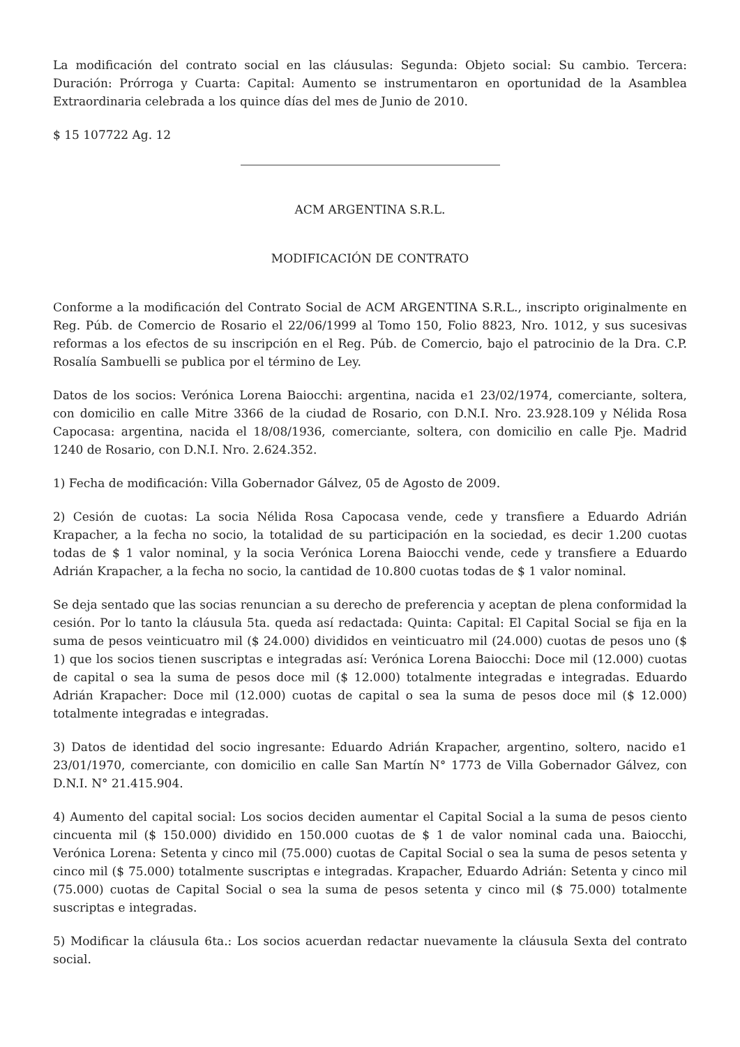La modificación del contrato social en las cláusulas: Segunda: Objeto social: Su cambio. Tercera: Duración: Prórroga y Cuarta: Capital: Aumento se instrumentaron en oportunidad de la Asamblea Extraordinaria celebrada a los quince días del mes de Junio de 2010.
$ 15 107722 Ag. 12
ACM ARGENTINA S.R.L.
MODIFICACIÓN DE CONTRATO
Conforme a la modificación del Contrato Social de ACM ARGENTINA S.R.L., inscripto originalmente en Reg. Púb. de Comercio de Rosario el 22/06/1999 al Tomo 150, Folio 8823, Nro. 1012, y sus sucesivas reformas a los efectos de su inscripción en el Reg. Púb. de Comercio, bajo el patrocinio de la Dra. C.P. Rosalía Sambuelli se publica por el término de Ley.
Datos de los socios: Verónica Lorena Baiocchi: argentina, nacida e1 23/02/1974, comerciante, soltera, con domicilio en calle Mitre 3366 de la ciudad de Rosario, con D.N.I. Nro. 23.928.109 y Nélida Rosa Capocasa: argentina, nacida el 18/08/1936, comerciante, soltera, con domicilio en calle Pje. Madrid 1240 de Rosario, con D.N.I. Nro. 2.624.352.
1) Fecha de modificación: Villa Gobernador Gálvez, 05 de Agosto de 2009.
2) Cesión de cuotas: La socia Nélida Rosa Capocasa vende, cede y transfiere a Eduardo Adrián Krapacher, a la fecha no socio, la totalidad de su participación en la sociedad, es decir 1.200 cuotas todas de $ 1 valor nominal, y la socia Verónica Lorena Baiocchi vende, cede y transfiere a Eduardo Adrián Krapacher, a la fecha no socio, la cantidad de 10.800 cuotas todas de $ 1 valor nominal.
Se deja sentado que las socias renuncian a su derecho de preferencia y aceptan de plena conformidad la cesión. Por lo tanto la cláusula 5ta. queda así redactada: Quinta: Capital: El Capital Social se fija en la suma de pesos veinticuatro mil ($ 24.000) divididos en veinticuatro mil (24.000) cuotas de pesos uno ($ 1) que los socios tienen suscriptas e integradas así: Verónica Lorena Baiocchi: Doce mil (12.000) cuotas de capital o sea la suma de pesos doce mil ($ 12.000) totalmente integradas e integradas. Eduardo Adrián Krapacher: Doce mil (12.000) cuotas de capital o sea la suma de pesos doce mil ($ 12.000) totalmente integradas e integradas.
3) Datos de identidad del socio ingresante: Eduardo Adrián Krapacher, argentino, soltero, nacido e1 23/01/1970, comerciante, con domicilio en calle San Martín N° 1773 de Villa Gobernador Gálvez, con D.N.I. N° 21.415.904.
4) Aumento del capital social: Los socios deciden aumentar el Capital Social a la suma de pesos ciento cincuenta mil ($ 150.000) dividido en 150.000 cuotas de $ 1 de valor nominal cada una. Baiocchi, Verónica Lorena: Setenta y cinco mil (75.000) cuotas de Capital Social o sea la suma de pesos setenta y cinco mil ($ 75.000) totalmente suscriptas e integradas. Krapacher, Eduardo Adrián: Setenta y cinco mil (75.000) cuotas de Capital Social o sea la suma de pesos setenta y cinco mil ($ 75.000) totalmente suscriptas e integradas.
5) Modificar la cláusula 6ta.: Los socios acuerdan redactar nuevamente la cláusula Sexta del contrato social.